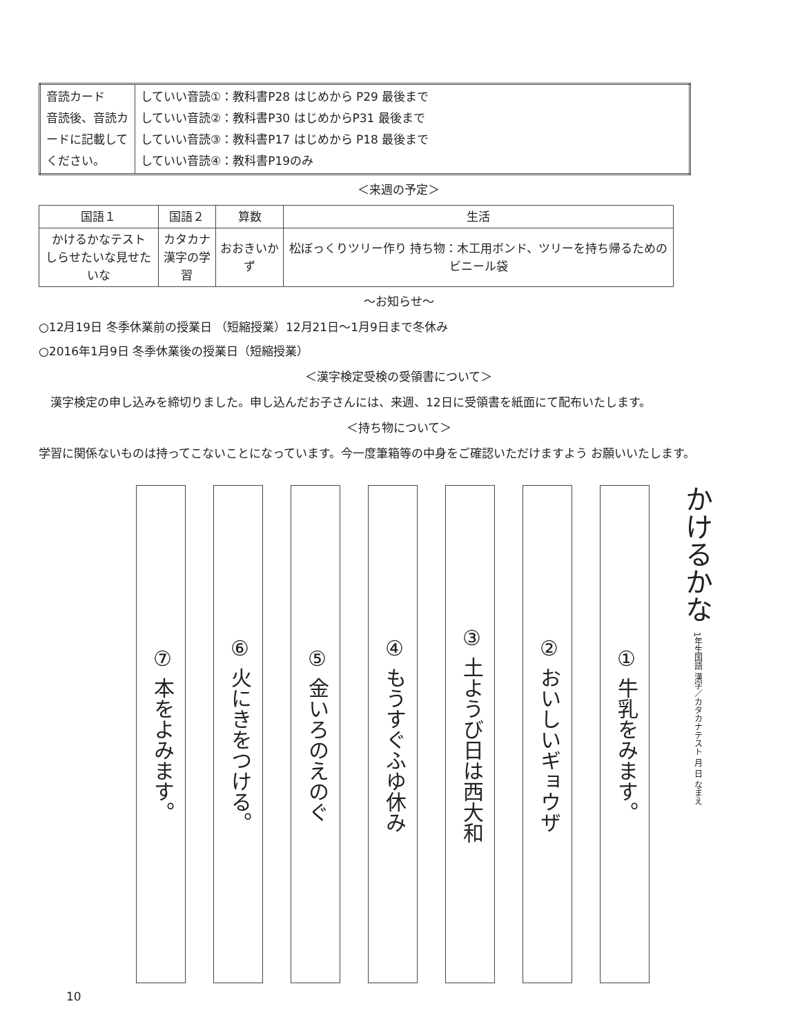| 音読カード 音読後、音読カードに記載してください。 | していい音読①：教科書P28 はじめから P29 最後まで していい音読②：教科書P30 はじめからP31 最後まで していい音読③：教科書P17 はじめから P18 最後まで していい音読④：教科書P19のみ |
＜来週の予定＞
| 国語１ | 国語２ | 算数 | 生活 |
| --- | --- | --- | --- |
| かけるかなテスト しらせたいな見せたいな | カタカナ 漢字の学習 | おおきいかず | 松ぼっくりツリー作り 持ち物：木工用ボンド、ツリーを持ち帰るためのビニール袋 |
～お知らせ～
○12月19日 冬季休業前の授業日 （短縮授業）12月21日～1月9日まで冬休み
○2016年1月9日 冬季休業後の授業日（短縮授業）
＜漢字検定受検の受領書について＞
　漢字検定の申し込みを締切りました。申し込んだお子さんには、来週、12日に受領書を紙面にて配布いたします。
＜持ち物について＞
学習に関係ないものは持ってこないことになっています。今一度筆箱等の中身をご確認いただけますよう お願いいたします。
かけるかな 1年生国語 漢字／カタカナテスト 月 日 なまえ
① 牛乳をみます。
② おいしいギョウザ
③ 土ようび日は西大和
④ もうすぐふゆ休み
⑤ 金いろのえのぐ
⑥ 火にきをつける。
⑦ 本をよみます。
10